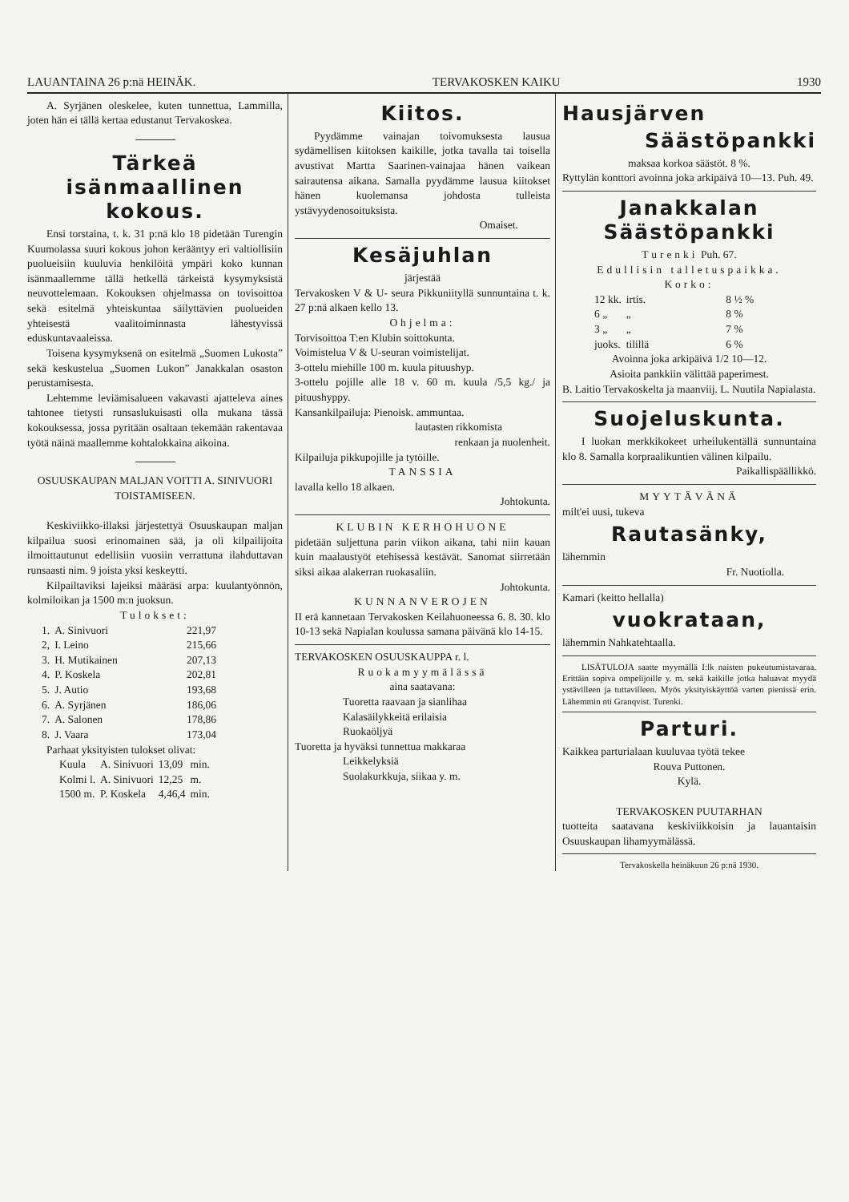LAUANTAINA 26 p:nä HEINÄK. TERVAKOSKEN KAIKU 1930
A. Syrjänen oleskelee, kuten tunnettua, Lammilla, joten hän ei tällä kertaa edustanut Tervakoskea.
Tärkeä isänmaallinen kokous.
Ensi torstaina, t. k. 31 p:nä klo 18 pidetään Turengin Kuumolassa suuri kokous johon kerääntyy eri valtiollisiin puolueisiin kuuluvia henkilöitä ympäri koko kunnan isänmaallemme tällä hetkellä tärkeistä kysymyksistä neuvottelemaan. Kokouksen ohjelmassa on tovisoittoa sekä esitelmä yhteiskuntaa säilyttävien puolueiden yhteisestä vaalitoiminnasta lähestyvissä eduskuntavaaleissa.
Toisena kysymyksenä on esitelmä „Suomen Lukosta” sekä keskustelua „Suomen Lukon” Janakkalan osaston perustamisesta.
Lehtemme leviämisalueen vakavasti ajatteleva aines tahtonee tietysti runsaslukuisasti olla mukana tässä kokouksessa, jossa pyritään osaltaan tekemään rakentavaa työtä näinä maallemme kohtalokkaina aikoina.
OSUUSKAUPAN MALJAN VOITTI A. SINIVUORI TOISTAMISEEN.
Keskiviikko-illaksi järjestettyä Osuuskaupan maljan kilpailua suosi erinomainen sää, ja oli kilpailijoita ilmoittautunut edellisiin vuosiin verrattuna ilahduttavan runsaasti nim. 9 joista yksi keskeytti.
Kilpailtaviksi lajeiksi määräsi arpa: kuulantyönnön, kolmiloikan ja 1500 m:n juoksun.
Tulokset:
| 1. | A. Sinivuori | 221,97 |
| 2, | I. Leino | 215,66 |
| 3. | H. Mutikainen | 207,13 |
| 4. | P. Koskela | 202,81 |
| 5. | J. Autio | 193,68 |
| 6. | A. Syrjänen | 186,06 |
| 7. | A. Salonen | 178,86 |
| 8. | J. Vaara | 173,04 |
Parhaat yksityisten tulokset olivat:
| Kuula | A. Sinivuori | 13,09 | min. |
| Kolmi l. | A. Sinivuori | 12,25 | m. |
| 1500 m. | P. Koskela | 4,46,4 | min. |
Kiitos.
Pyydämme vainajan toivomuksesta lausua sydämellisen kiitoksen kaikille, jotka tavalla tai toisella avustivat Martta Saarinen-vainajaa hänen vaikean sairautensa aikana. Samalla pyydämme lausua kiitokset hänen kuolemansa johdosta tulleista ystävyydenosoituksista.
Omaiset.
Kesäjuhlan
järjestää
Tervakosken V & U- seura Pikkuniityllä sunnuntaina t. k. 27 p:nä alkaen kello 13.
Ohjelma:
Torvisoittoa T:en Klubin soittokunta.
Voimistelua V & U-seuran voimistelijat.
3-ottelu miehille 100 m. kuula pituushyp.
3-ottelu pojille alle 18 v. 60 m. kuula /5,5 kg./ ja pituushyppy.
Kansankilpailuja: Pienoisk. ammuntaa.
lautasten rikkomista
renkaan ja nuolenheit.
Kilpailuja pikkupojille ja tytöille.
TANSSIA
lavalla kello 18 alkaen.
Johtokunta.
KLUBIN KERHOHUONE
pidetään suljettuna parin viikon aikana, tahi niin kauan kuin maalaustyöt etehisessä kestävät. Sanomat siirretään siksi aikaa alakerran ruokasaliin.
Johtokunta.
KUNNANVEROJEN
II erä kannetaan Tervakosken Keilahuoneessa 6. 8. 30. klo 10-13 sekä Napialan koulussa samana päivänä klo 14-15.
TERVAKOSKEN OSUUSKAUPPA r. l.
Ruokamyymälässä
aina saatavana:
Tuoretta raavaan ja sianlihaa
Kalasäilykkeitä erilaisia
Ruokaöljyä
Tuoretta ja hyväksi tunnettua makkaraa
Leikkelyksiä
Suolakurkkuja, siikaa y. m.
Hausjärven
Säästöpankki
maksaa korkoa säästöt. 8 %.
Ryttylän konttori avoinna joka arkipäivä 10—13. Puh. 49.
Janakkalan Säästöpankki
Turenki Puh. 67.
Edullisin talletuspaikka.
Korko:
| 12 kk. | irtis. | 8 ½ % |
| 6 „ | „ | 8 % |
| 3 „ | „ | 7 % |
| juoks. | tilillä | 6 % |
Avoinna joka arkipäivä 1/2 10—12.
Asioita pankkiin välittää paperimest.
B. Laitio Tervakoskelta ja maanviij. L. Nuutila Napialasta.
Suojeluskunta.
I luokan merkkikokeet urheilukentällä sunnuntaina klo 8. Samalla korpraalikuntien välinen kilpailu.
Paikallispäällikkö.
MYYTÄVÄNÄ
milt'ei uusi, tukeva
Rautasänky,
lähemmin
Fr. Nuotiolla.
Kamari (keitto hellalla)
vuokrataan,
lähemmin Nahkatehtaalla.
LISÄTULOJA saatte myymällä I:lk naisten pukeutumistavaraa. Erittäin sopiva ompelijoille y. m. sekä kaikille jotka haluavat myydä ystävilleen ja tuttavilleen. Myös yksityiskäyttöä varten pienissä erin. Lähemmin nti Granqvist. Turenki.
Parturi.
Kaikkea parturialaan kuuluvaa työtä tekee
Rouva Puttonen.
Kylä.
TERVAKOSKEN PUUTARHAN
tuotteita saatavana keskiviikkoisin ja lauantaisin Osuuskaupan lihamyymälässä.
Tervakoskella heinäkuun 26 p:nä 1930.